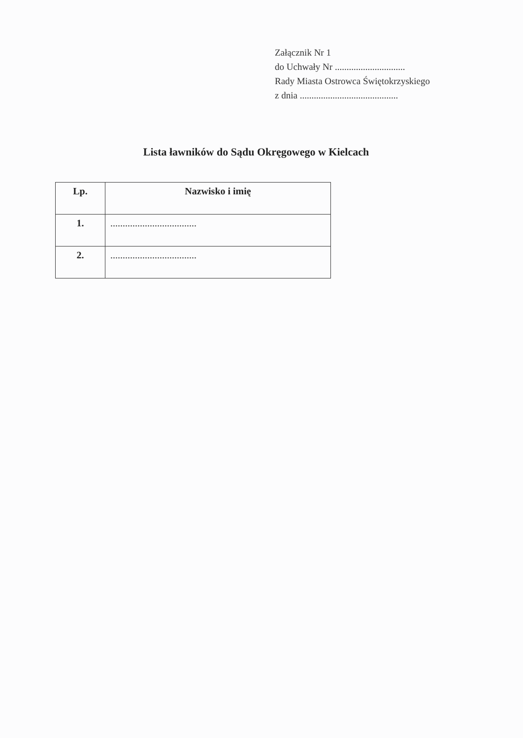Załącznik Nr 1
do Uchwały Nr ..............................
Rady Miasta Ostrowca Świętokrzyskiego
z dnia ..........................................
Lista ławników do Sądu Okręgowego w Kielcach
| Lp. | Nazwisko i imię |
| --- | --- |
| 1. | ................................... |
| 2. | ................................... |